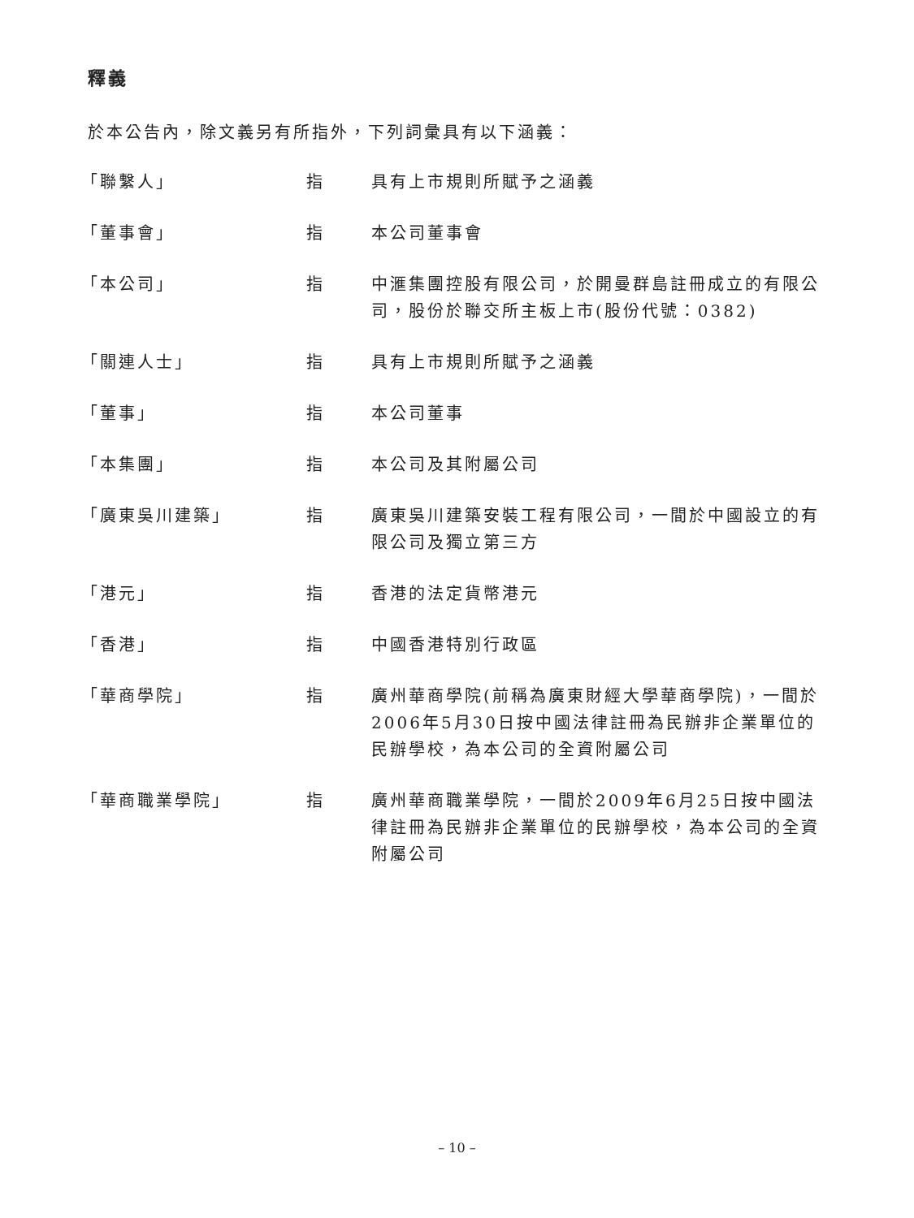釋義
於本公告內，除文義另有所指外，下列詞彙具有以下涵義：
| 「聯繫人」 | 指 | 具有上市規則所賦予之涵義 |
| 「董事會」 | 指 | 本公司董事會 |
| 「本公司」 | 指 | 中滙集團控股有限公司，於開曼群島註冊成立的有限公司，股份於聯交所主板上市(股份代號：0382) |
| 「關連人士」 | 指 | 具有上市規則所賦予之涵義 |
| 「董事」 | 指 | 本公司董事 |
| 「本集團」 | 指 | 本公司及其附屬公司 |
| 「廣東吳川建築」 | 指 | 廣東吳川建築安裝工程有限公司，一間於中國設立的有限公司及獨立第三方 |
| 「港元」 | 指 | 香港的法定貨幣港元 |
| 「香港」 | 指 | 中國香港特別行政區 |
| 「華商學院」 | 指 | 廣州華商學院(前稱為廣東財經大學華商學院)，一間於2006年5月30日按中國法律註冊為民辦非企業單位的民辦學校，為本公司的全資附屬公司 |
| 「華商職業學院」 | 指 | 廣州華商職業學院，一間於2009年6月25日按中國法律註冊為民辦非企業單位的民辦學校，為本公司的全資附屬公司 |
– 10 –